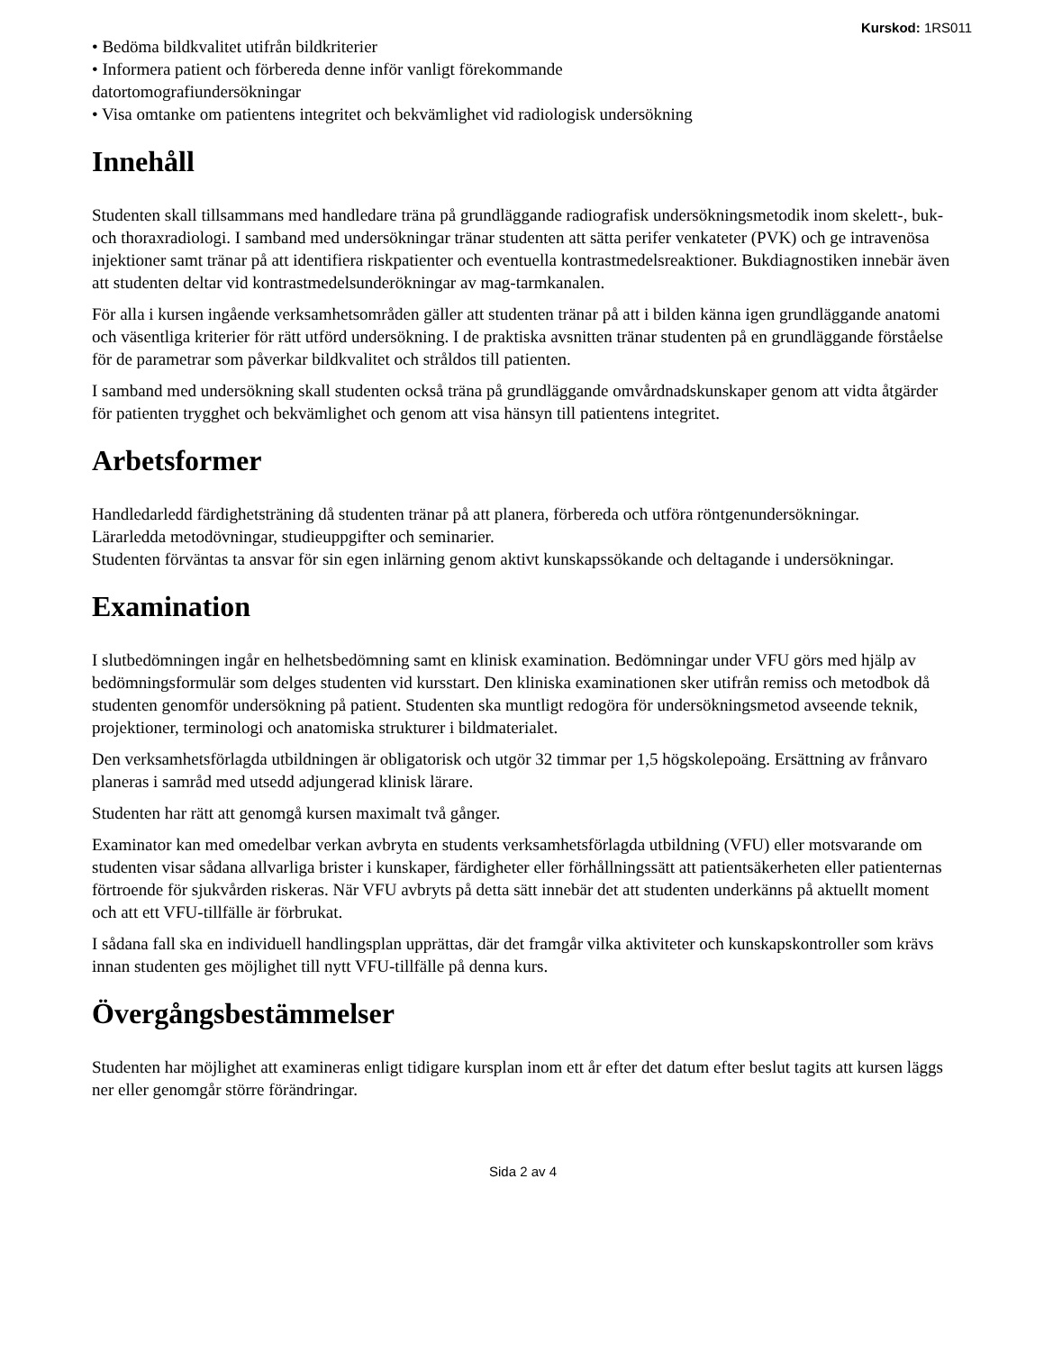Kurskod: 1RS011
• Bedöma bildkvalitet utifrån bildkriterier
• Informera patient och förbereda denne inför vanligt förekommande
datortomografiundersökningar
• Visa omtanke om patientens integritet och bekvämlighet vid radiologisk undersökning
Innehåll
Studenten skall tillsammans med handledare träna på grundläggande radiografisk undersökningsmetodik inom skelett-, buk- och thoraxradiologi. I samband med undersökningar tränar studenten att sätta perifer venkateter (PVK) och ge intravenösa injektioner samt tränar på att identifiera riskpatienter och eventuella kontrastmedelsreaktioner. Bukdiagnostiken innebär även att studenten deltar vid kontrastmedelsunderökningar av mag-tarmkanalen.
För alla i kursen ingående verksamhetsområden gäller att studenten tränar på att i bilden känna igen grundläggande anatomi och väsentliga kriterier för rätt utförd undersökning. I de praktiska avsnitten tränar studenten på en grundläggande förståelse för de parametrar som påverkar bildkvalitet och stråldos till patienten.
I samband med undersökning skall studenten också träna på grundläggande omvårdnadskunskaper genom att vidta åtgärder för patienten trygghet och bekvämlighet och genom att visa hänsyn till patientens integritet.
Arbetsformer
Handledarledd färdighetsträning då studenten tränar på att planera, förbereda och utföra röntgenundersökningar.
Lärarledda metodövningar, studieuppgifter och seminarier.
Studenten förväntas ta ansvar för sin egen inlärning genom aktivt kunskapssökande och deltagande i undersökningar.
Examination
I slutbedömningen ingår en helhetsbedömning samt en klinisk examination. Bedömningar under VFU görs med hjälp av bedömningsformulär som delges studenten vid kursstart. Den kliniska examinationen sker utifrån remiss och metodbok då studenten genomför undersökning på patient. Studenten ska muntligt redogöra för undersökningsmetod avseende teknik, projektioner, terminologi och anatomiska strukturer i bildmaterialet.
Den verksamhetsförlagda utbildningen är obligatorisk och utgör 32 timmar per 1,5 högskolepoäng. Ersättning av frånvaro planeras i samråd med utsedd adjungerad klinisk lärare.
Studenten har rätt att genomgå kursen maximalt två gånger.
Examinator kan med omedelbar verkan avbryta en students verksamhetsförlagda utbildning (VFU) eller motsvarande om studenten visar sådana allvarliga brister i kunskaper, färdigheter eller förhållningssätt att patientsäkerheten eller patienternas förtroende för sjukvården riskeras. När VFU avbryts på detta sätt innebär det att studenten underkänns på aktuellt moment och att ett VFU-tillfälle är förbrukat.
I sådana fall ska en individuell handlingsplan upprättas, där det framgår vilka aktiviteter och kunskapskontroller som krävs innan studenten ges möjlighet till nytt VFU-tillfälle på denna kurs.
Övergångsbestämmelser
Studenten har möjlighet att examineras enligt tidigare kursplan inom ett år efter det datum efter beslut tagits att kursen läggs ner eller genomgår större förändringar.
Sida 2 av 4